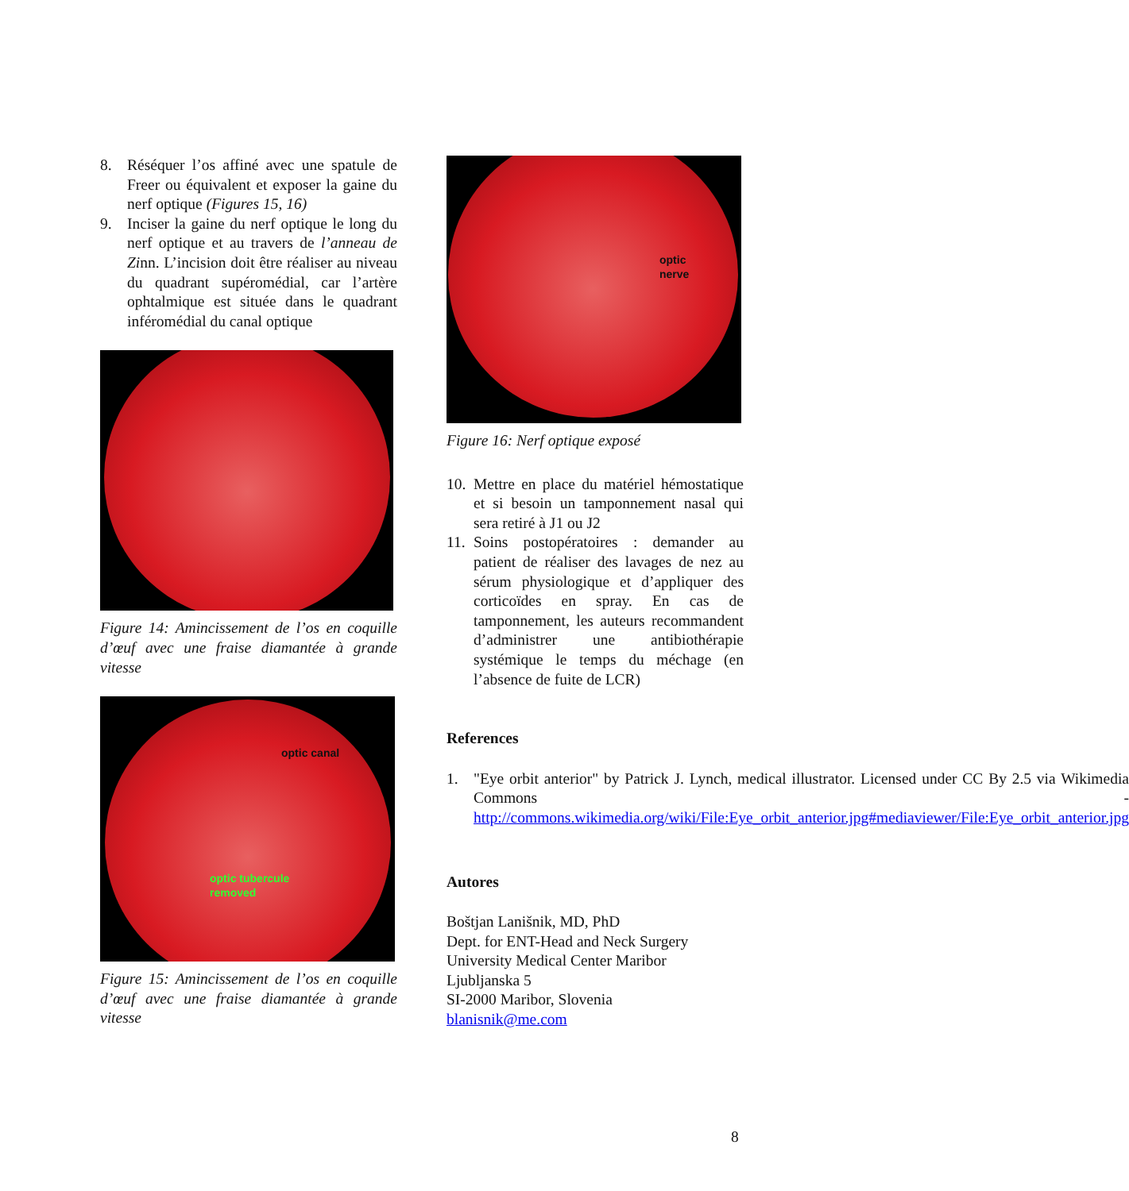8. Réséquer l’os affiné avec une spatule de Freer ou équivalent et exposer la gaine du nerf optique (Figures 15, 16)
9. Inciser la gaine du nerf optique le long du nerf optique et au travers de l’anneau de Zinn. L’incision doit être réaliser au niveau du quadrant supéromédial, car l’artère ophtalmique est située dans le quadrant inféromédial du canal optique
Figure 14: Amincissement de l’os en coquille d’œuf avec une fraise diamantée à grande vitesse
optic canal
optic tubercule
removed
Figure 15: Amincissement de l’os en coquille d’œuf avec une fraise diamantée à grande vitesse
optic
nerve
Figure 16: Nerf optique exposé
10. Mettre en place du matériel hémostatique et si besoin un tamponnement nasal qui sera retiré à J1 ou J2
11. Soins postopératoires : demander au patient de réaliser des lavages de nez au sérum physiologique et d’appliquer des corticoïdes en spray. En cas de tamponnement, les auteurs recommandent d’administrer une antibiothérapie systémique le temps du méchage (en l’absence de fuite de LCR)
References
1. "Eye orbit anterior" by Patrick J. Lynch, medical illustrator. Licensed under CC By 2.5 via Wikimedia Commons - http://commons.wikimedia.org/wiki/File:Eye_orbit_anterior.jpg#mediaviewer/File:Eye_orbit_anterior.jpg
Autores
Boštjan Lanišnik, MD, PhD
Dept. for ENT-Head and Neck Surgery
University Medical Center Maribor
Ljubljanska 5
SI-2000 Maribor, Slovenia
blanisnik@me.com
8